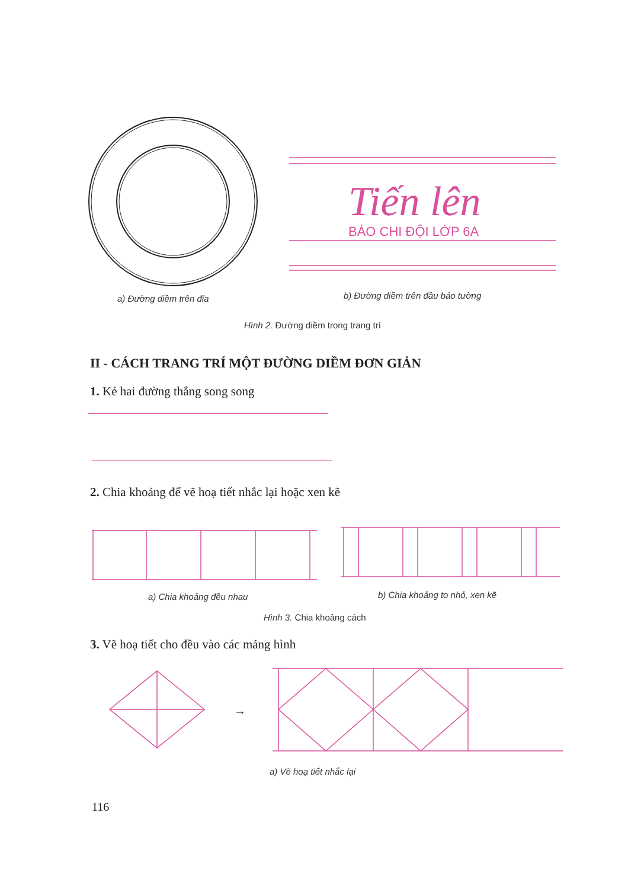Tiến lên
BÁO CHI ĐỘI LỚP 6A
a) Đường diềm trên đĩa
b) Đường diềm trên đầu báo tường
Hình 2. Đường diềm trong trang trí
II - CÁCH TRANG TRÍ MỘT ĐƯỜNG DIỀM ĐƠN GIẢN
1. Kẻ hai đường thẳng song song
2. Chia khoảng để vẽ hoạ tiết nhắc lại hoặc xen kẽ
a) Chia khoảng đều nhau b) Chia khoảng to nhỏ, xen kẽ
Hình 3. Chia khoảng cách
3. Vẽ hoạ tiết cho đều vào các mảng hình
→
a) Vẽ hoạ tiết nhắc lại
116